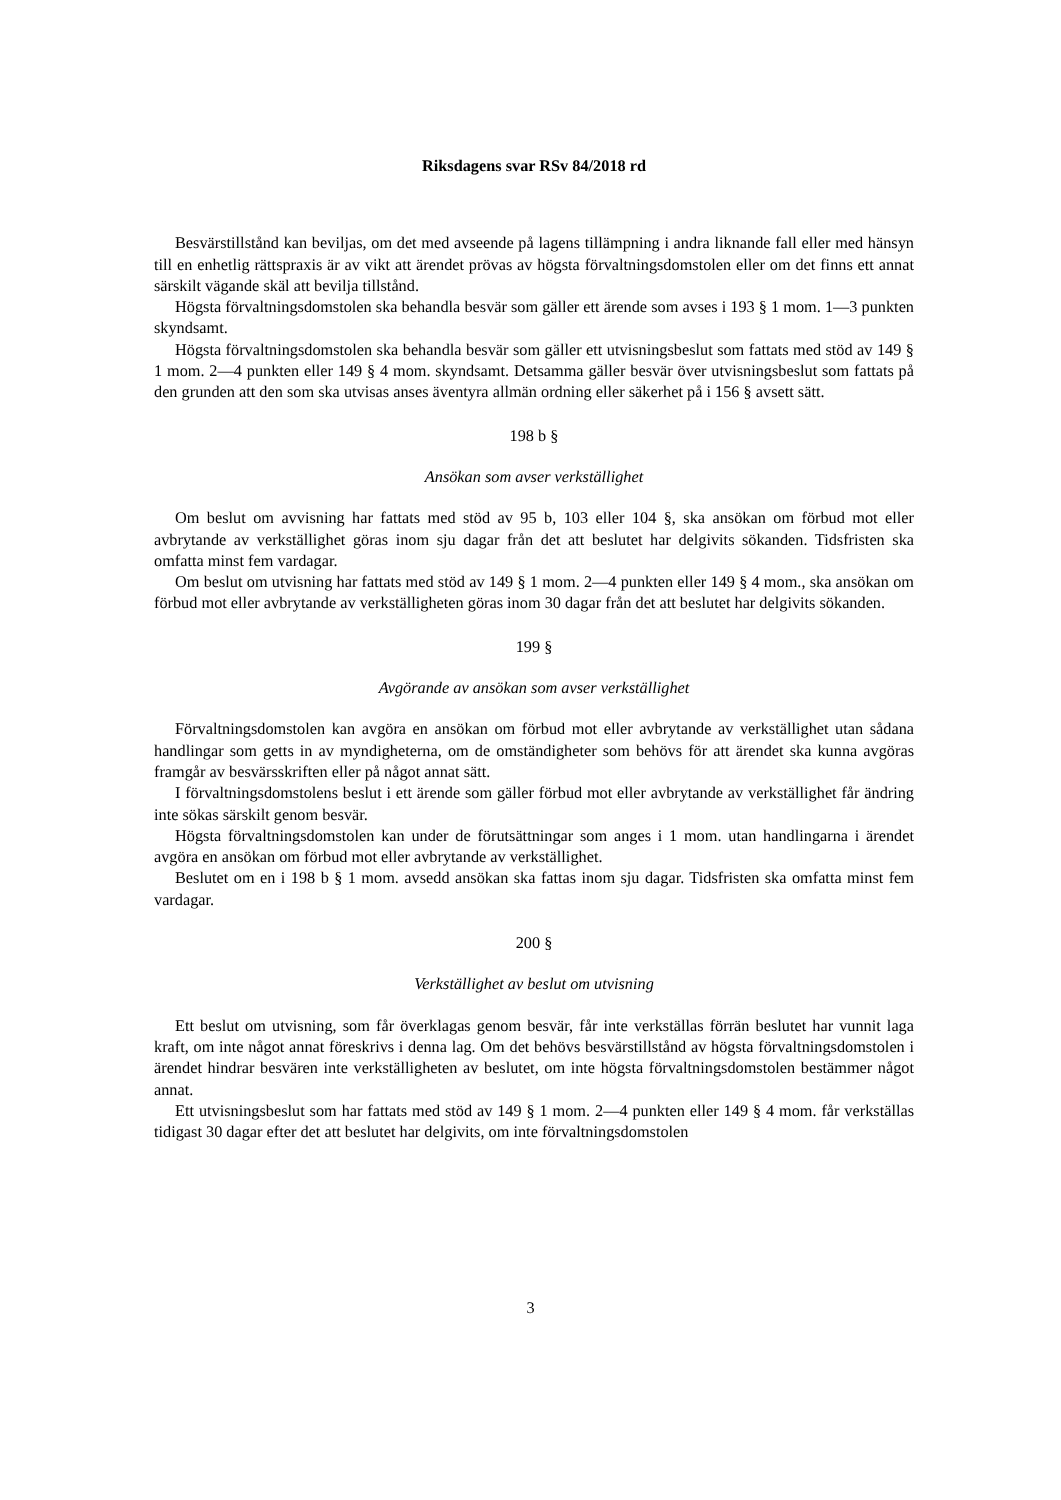Riksdagens svar RSv 84/2018 rd
Besvärstillstånd kan beviljas, om det med avseende på lagens tillämpning i andra liknande fall eller med hänsyn till en enhetlig rättspraxis är av vikt att ärendet prövas av högsta förvaltnings­domstolen eller om det finns ett annat särskilt vägande skäl att bevilja tillstånd.
Högsta förvaltningsdomstolen ska behandla besvär som gäller ett ärende som avses i 193 § 1 mom. 1—3 punkten skyndsamt.
Högsta förvaltningsdomstolen ska behandla besvär som gäller ett utvisningsbeslut som fattats med stöd av 149 § 1 mom. 2—4 punkten eller 149 § 4 mom. skyndsamt. Detsamma gäller besvär över utvisningsbeslut som fattats på den grunden att den som ska utvisas anses äventyra allmän ordning eller säkerhet på i 156 § avsett sätt.
198 b §
Ansökan som avser verkställighet
Om beslut om avvisning har fattats med stöd av 95 b, 103 eller 104 §, ska ansökan om förbud mot eller avbrytande av verkställighet göras inom sju dagar från det att beslutet har delgivits sö­kanden. Tidsfristen ska omfatta minst fem vardagar.
Om beslut om utvisning har fattats med stöd av 149 § 1 mom. 2—4 punkten eller 149 § 4 mom., ska ansökan om förbud mot eller avbrytande av verkställigheten göras inom 30 dagar från det att beslutet har delgivits sökanden.
199 §
Avgörande av ansökan som avser verkställighet
Förvaltningsdomstolen kan avgöra en ansökan om förbud mot eller avbrytande av verkställig­het utan sådana handlingar som getts in av myndigheterna, om de omständigheter som behövs för att ärendet ska kunna avgöras framgår av besvärsskriften eller på något annat sätt.
I förvaltningsdomstolens beslut i ett ärende som gäller förbud mot eller avbrytande av verk­ställighet får ändring inte sökas särskilt genom besvär.
Högsta förvaltningsdomstolen kan under de förutsättningar som anges i 1 mom. utan handling­arna i ärendet avgöra en ansökan om förbud mot eller avbrytande av verkställighet.
Beslutet om en i 198 b § 1 mom. avsedd ansökan ska fattas inom sju dagar. Tidsfristen ska om­fatta minst fem vardagar.
200 §
Verkställighet av beslut om utvisning
Ett beslut om utvisning, som får överklagas genom besvär, får inte verkställas förrän beslutet har vunnit laga kraft, om inte något annat föreskrivs i denna lag. Om det behövs besvärstillstånd av högsta förvaltningsdomstolen i ärendet hindrar besvären inte verkställigheten av beslutet, om inte högsta förvaltningsdomstolen bestämmer något annat.
Ett utvisningsbeslut som har fattats med stöd av 149 § 1 mom. 2—4 punkten eller 149 § 4 mom. får verkställas tidigast 30 dagar efter det att beslutet har delgivits, om inte förvaltningsdomstolen
3